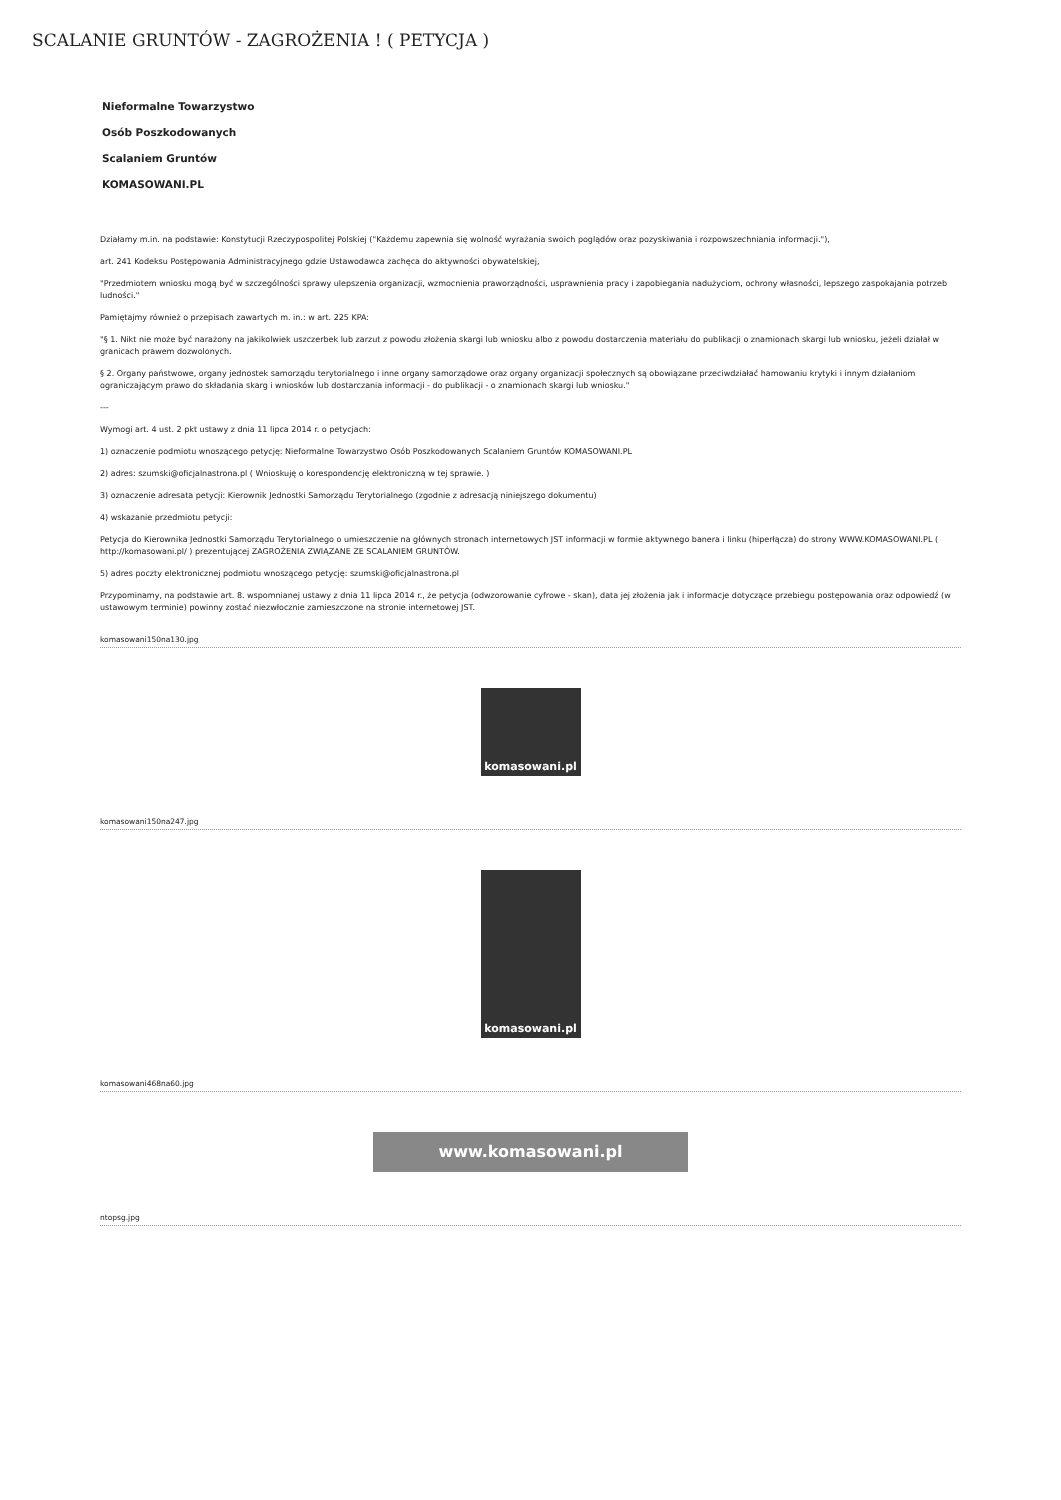SCALANIE GRUNTÓW - ZAGROŻENIA ! ( PETYCJA )
Nieformalne Towarzystwo
Osób Poszkodowanych
Scalaniem Gruntów
KOMASOWANI.PL
Działamy m.in. na podstawie: Konstytucji Rzeczypospolitej Polskiej ("Każdemu zapewnia się wolność wyrażania swoich poglądów oraz pozyskiwania i rozpowszechniania informacji."),
art. 241 Kodeksu Postępowania Administracyjnego gdzie Ustawodawca zachęca do aktywności obywatelskiej,
"Przedmiotem wniosku mogą być w szczególności sprawy ulepszenia organizacji, wzmocnienia praworządności, usprawnienia pracy i zapobiegania nadużyciom, ochrony własności, lepszego zaspokajania potrzeb ludności."
Pamiętajmy również o przepisach zawartych m. in.: w art. 225 KPA:
"§ 1. Nikt nie może być narażony na jakikolwiek uszczerbek lub zarzut z powodu złożenia skargi lub wniosku albo z powodu dostarczenia materiału do publikacji o znamionach skargi lub wniosku, jeżeli działał w granicach prawem dozwolonych.
§ 2. Organy państwowe, organy jednostek samorządu terytorialnego i inne organy samorządowe oraz organy organizacji społecznych są obowiązane przeciwdziałać hamowaniu krytyki i innym działaniom ograniczającym prawo do składania skarg i wniosków lub dostarczania informacji - do publikacji - o znamionach skargi lub wniosku."
---
Wymogi art. 4 ust. 2 pkt ustawy z dnia 11 lipca 2014 r. o petycjach:
1) oznaczenie podmiotu wnoszącego petycję: Nieformalne Towarzystwo Osób Poszkodowanych Scalaniem Gruntów KOMASOWANI.PL
2) adres: szumski@oficjalnastrona.pl ( Wnioskuję o korespondencję elektroniczną w tej sprawie. )
3) oznaczenie adresata petycji: Kierownik Jednostki Samorządu Terytorialnego (zgodnie z adresacją niniejszego dokumentu)
4) wskazanie przedmiotu petycji:
Petycja do Kierownika Jednostki Samorządu Terytorialnego o umieszczenie na głównych stronach internetowych JST informacji w formie aktywnego banera i linku (hiperłącza) do strony WWW.KOMASOWANI.PL ( http://komasowani.pl/ ) prezentującej ZAGROŻENIA ZWIĄZANE ZE SCALANIEM GRUNTÓW.
5) adres poczty elektronicznej podmiotu wnoszącego petycję: szumski@oficjalnastrona.pl
Przypominamy, na podstawie art. 8. wspomnianej ustawy z dnia 11 lipca 2014 r., że petycja (odwzorowanie cyfrowe - skan), data jej złożenia jak i informacje dotyczące przebiegu postępowania oraz odpowiedź (w ustawowym terminie) powinny zostać niezwłocznie zamieszczone na stronie internetowej JST.
komasowani150na130.jpg
komasowani.pl
komasowani150na247.jpg
komasowani.pl
komasowani468na60.jpg
www.komasowani.pl
ntopsg.jpg